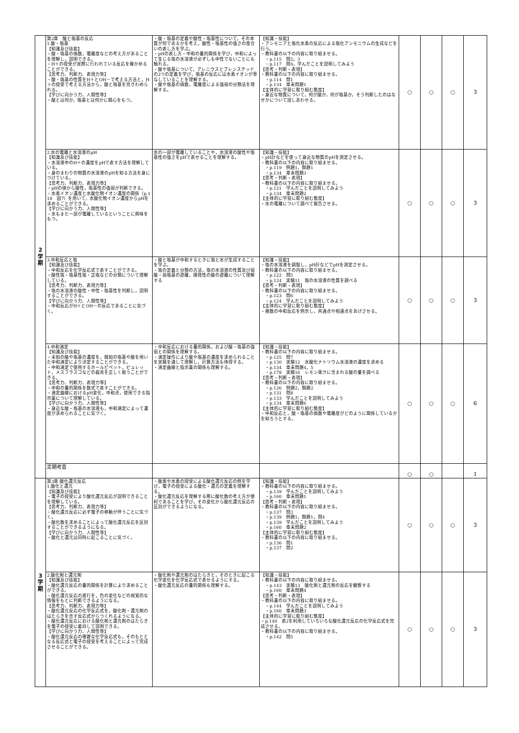| 2 学 期 | 第2章 酸と塩基の反応 1.酸・塩基 【知識及び技能】 ・酸・塩基の価数，電離度などの考え方があることを理解し，説明できる。 ・H＋の授受が実際に行われている反応を確かめることができる。 【思考力、判断力、表現力等】 ・酸・塩基の性質をH＋とOH－で考える方法と，H＋の授受で考える方法から，酸と塩基を見きわめられる。 【学びに向かう力、人間性等】 ・酸とは何か，塩基とは何かに関心をもつ。 | ・酸・塩基の定義や酸性・塩基性について，その本質が何であるかを考え，酸性・塩基性の強さの度合いの表し方を学ぶ。 ・pHの表し方・中和の量的関係を学び，中和によって生じる塩の水溶液が必ずしも中性でないことにも触れる。 ・酸や塩基について，アレニウスとブレンステッドの2つの定義を学び，塩基の反応には水素イオンが寄与していることを理解する。 ・酸や塩基の価数，電離度による強弱の分類法を理解する。 | 【知識・技能】 ・アンモニアと塩化水素の反応による塩化アンモニウムの生成などを行う。 ・教科書の以下の内容に取り組ませる。 ・p.115 問2，3 ・p.117 問4，学んだことを説明してみよう 【思考・判断・表現】 ・教科書の以下の内容に取り組ませる。 ・p.114 問1 ・p.134 章末問題1 【主体的に学習に取り組む態度】 ・身近な物質について，何が酸か，何が塩基か，そう判断したのはなぜかについて話しあわせる。 | ○ | ○ | ○ | 3 |
| | 2.水の電離と水溶液のpH 【知識及び技能】 ・水溶液中のH＋の濃度をpHで表す方法を理解している。 ・身のまわりの物質の水溶液のpHを知る方法を身につけている。 【思考力、判断力、表現力等】 ・pHの値から酸性，塩基性の強弱が判断できる。 ・水素イオン濃度と水酸化物イオン濃度の関係（p.118 図7）を用いて，水酸化物イオン濃度からpHを求めることができる。 【学びに向かう力、人間性等】 ・水もまた一部が電離しているということに興味をもつ。 | 水の一部が電離していることや，水溶液の酸性や塩基性の強さをpHで表せることを理解する。 | 【知識・技能】 ・pH計などを使って身近な物質のpHを測定させる。 ・教科書の以下の内容に取り組ませる。 ・p.119 例題1，類題1 ・p.134 章末問題3 【思考・判断・表現】 ・教科書の以下の内容に取り組ませる。 ・p.121 学んだことを説明してみよう ・p.134 章末問題2 【主体的に学習に取り組む態度】 ・水の電離について調べて報告させる。 | ○ | ○ | ○ | 3 |
| | 3.中和反応と塩 【知識及び技能】 ・中和反応を化学反応式で表すことができる。 ・酸性塩・塩基性塩・正塩などの分類について理解している。 【思考力、判断力、表現力等】 ・塩の水溶液の酸性・中性・塩基性を判断し，説明することができる。 【学びに向かう力、人間性等】 ・中和反応がH＋とOH－の反応であることに気づく。 | ・酸と塩基が中和するときに塩と水が生成することを学ぶ。 ・塩の定義と分類の方法，塩の水溶液の性質及び弱酸・弱塩基の遊離，揮発性の酸の遊離について理解する | 【知識・技能】 ・塩の水溶液を調製し，pH計などでpHを測定させる。 ・教科書の以下の内容に取り組ませる。 ・p.122 問5 ・p.124 実験11 塩の水溶液の性質を調べる 【思考・判断・表現】 ・教科書の以下の内容に取り組ませる。 ・p.123 問6 ・p.124 学んだことを説明してみよう 【主体的に学習に取り組む態度】 ・複数の中和反応を例示し，共通点や相違点をあげさせる。 | ○ | ○ | ○ | 3 |
| | 4.中和滴定 【知識及び技能】 ・未知の酸や塩基の濃度を，既知の塩基や酸を用いた中和滴定により決定することができる。 ・中和滴定で使用するホールピペット，ビュレット，メスフラスコなどの器具を正しく扱うことができる。 【思考力、判断力、表現力等】 ・中和の量的関係を数式で表すことができる。 ・滴定曲線におけるpH変化，中和点，使用できる指示薬について理解している。 【学びに向かう力、人間性等】 ・身近な酸・塩基の水溶液も，中和滴定によって濃度が求められることに気づく。 | ・中和反応における量的関係，および酸・塩基の強弱との関係を理解する。 ・滴定操作により酸や塩基の濃度を求められることを実験を通して理解し，計算方法も体得する。 ・滴定曲線と指示薬の関係も理解する。 | 【知識・技能】 ・教科書の以下の内容に取り組ませる。 ・p.125 問7 ・p.130 実験12 水酸化ナトリウム水溶液の濃度を求める ・p.134 章末問題4，5 ・p.178 実験16 レモン果汁に含まれる酸の量を調べる 【思考・判断・表現】 ・教科書の以下の内容に取り組ませる。 ・p.126 例題2，類題2 ・p.131 問8 ・p.133 学んだことを説明してみよう ・p.134 章末問題6 【主体的に学習に取り組む態度】 ・中和反応と，酸・塩基の価数や電離度がどのように関係しているかを知ろうとする。 | ○ | ○ | ○ | 6 |
| | 定期考査 | | | ○ | ○ | | 1 |
| 3 学 期 | 第3章 酸化還元反応 1.酸化と還元 【知識及び技能】 ・電子の授受により酸化還元反応が説明できることを理解している。 【思考力、判断力、表現力等】 ・酸化還元反応に必ず電子の移動が伴うことに気づく。 ・酸化数を求めることによって酸化還元反応を区別することができるようになる。 【学びに向かう力、人間性等】 ・酸化と還元は同時に起こることに気づく。 | ・酸素や水素の授受による酸化還元反応の例を学び，電子の授受による酸化・還元の定義を理解する。 ・酸化還元反応を理解する際に酸化数の考え方が便利であることを学び，その変化から酸化還元反応の区別ができるようになる。 | 【知識・技能】 ・教科書の以下の内容に取り組ませる。 ・p.139 学んだことを説明してみよう ・p.160 章末問題1 【思考・判断・表現】 ・教科書の以下の内容に取り組ませる。 ・p.137 問3 ・p.139 例題1，類題1，問4 ・p.139 学んだことを説明してみよう ・p.160 章末問題2 【主体的に学習に取り組む態度】 ・教科書の以下の内容に取り組ませる。 ・p.136 問1 ・p.137 問2 | ○ | ○ | ○ | 3 |
| | 2.酸化剤と還元剤 【知識及び技能】 ・酸化還元反応の量的関係を計算により求めることができる。 ・酸化還元反応の進行を，色の変化などの視覚的な情報をもとに判断できるようになる。 【思考力、判断力、表現力等】 ・酸化還元反応の化学反応式を，酸化剤・還元剤のはたらきを示す反応式からつくれるようになる。 ・酸化還元反応における酸化剤と還元剤のはたらきを電子の授受に着目して説明できる。 【学びに向かう力、人間性等】 ・酸化還元反応の複雑な化学反応式も，そのもととなる反応式と電子の授受を考えることによって完成させることができる。 | ・酸化剤や還元剤のはたらきと，そのときに起こる化学変化を化学反応式で表せるようにする。 ・酸化還元反応の量的関係も理解する。 | 【知識・技能】 ・教科書の以下の内容に取り組ませる。 ・p.143 実験13 酸化剤と還元剤の反応を観察する ・p.160 章末問題4 【思考・判断・表現】 ・教科書の以下の内容に取り組ませる。 ・p.144 学んだことを説明してみよう ・p.160 章末問題3 【主体的に学習に取り組む態度】 ・p.140 表2を利用していろいろな酸化還元反応の化学反応式を完成させる。 ・教科書の以下の内容に取り組ませる。 ・p.142 問5 | ○ | ○ | ○ | 3 |